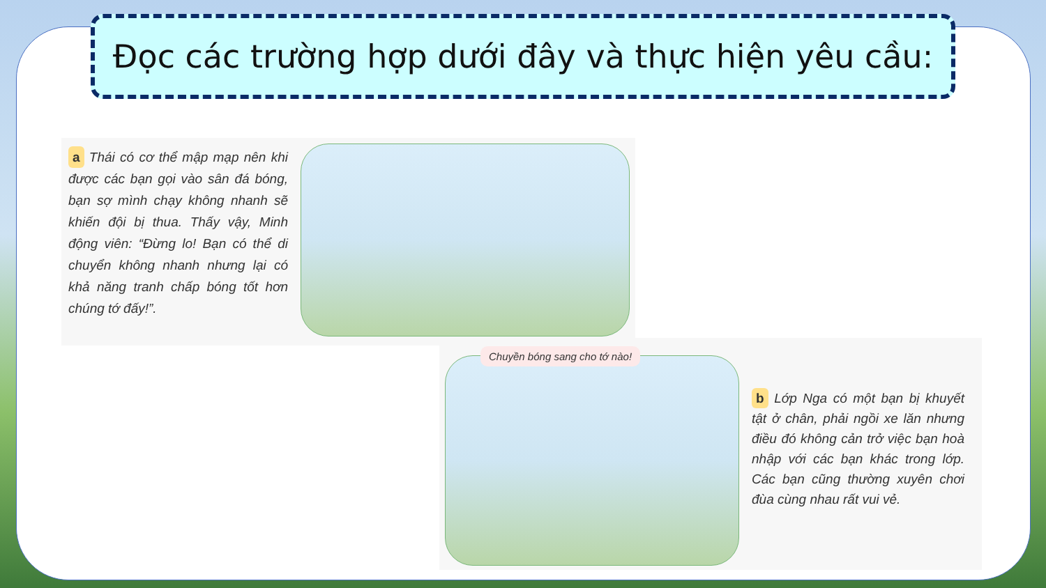Đọc các trường hợp dưới đây và thực hiện yêu cầu:
a Thái có cơ thể mập mạp nên khi được các bạn gọi vào sân đá bóng, bạn sợ mình chạy không nhanh sẽ khiến đội bị thua. Thấy vậy, Minh động viên: “Đừng lo! Bạn có thể di chuyển không nhanh nhưng lại có khả năng tranh chấp bóng tốt hơn chúng tớ đấy!”.
Chuyền bóng sang cho tớ nào!
b Lớp Nga có một bạn bị khuyết tật ở chân, phải ngồi xe lăn nhưng điều đó không cản trở việc bạn hoà nhập với các bạn khác trong lớp. Các bạn cũng thường xuyên chơi đùa cùng nhau rất vui vẻ.